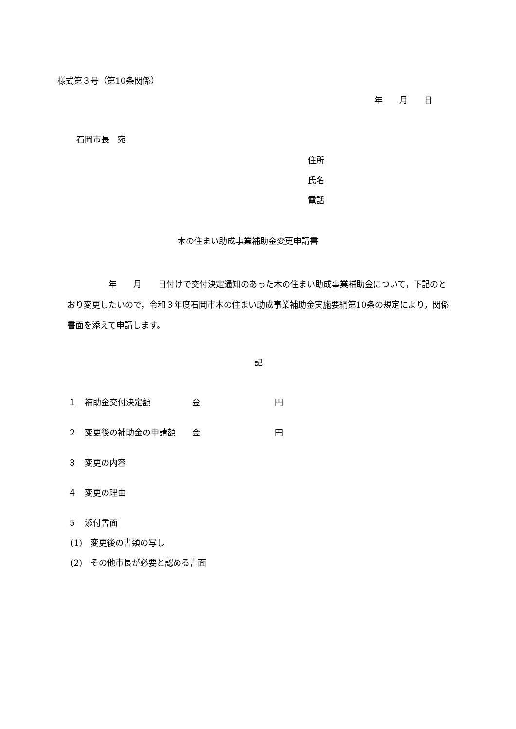様式第３号（第10条関係）
年　　月　　日
石岡市長　宛
住所
氏名
電話
木の住まい助成事業補助金変更申請書
　　　　　年　　月　　日付けで交付決定通知のあった木の住まい助成事業補助金について，下記のとおり変更したいので，令和３年度石岡市木の住まい助成事業補助金実施要綱第10条の規定により，関係書面を添えて申請します。
記
１　補助金交付決定額　　　　　金　　　　　　　　　円
２　変更後の補助金の申請額　　金　　　　　　　　　円
３　変更の内容
４　変更の理由
５　添付書面
(1)　変更後の書類の写し
(2)　その他市長が必要と認める書面